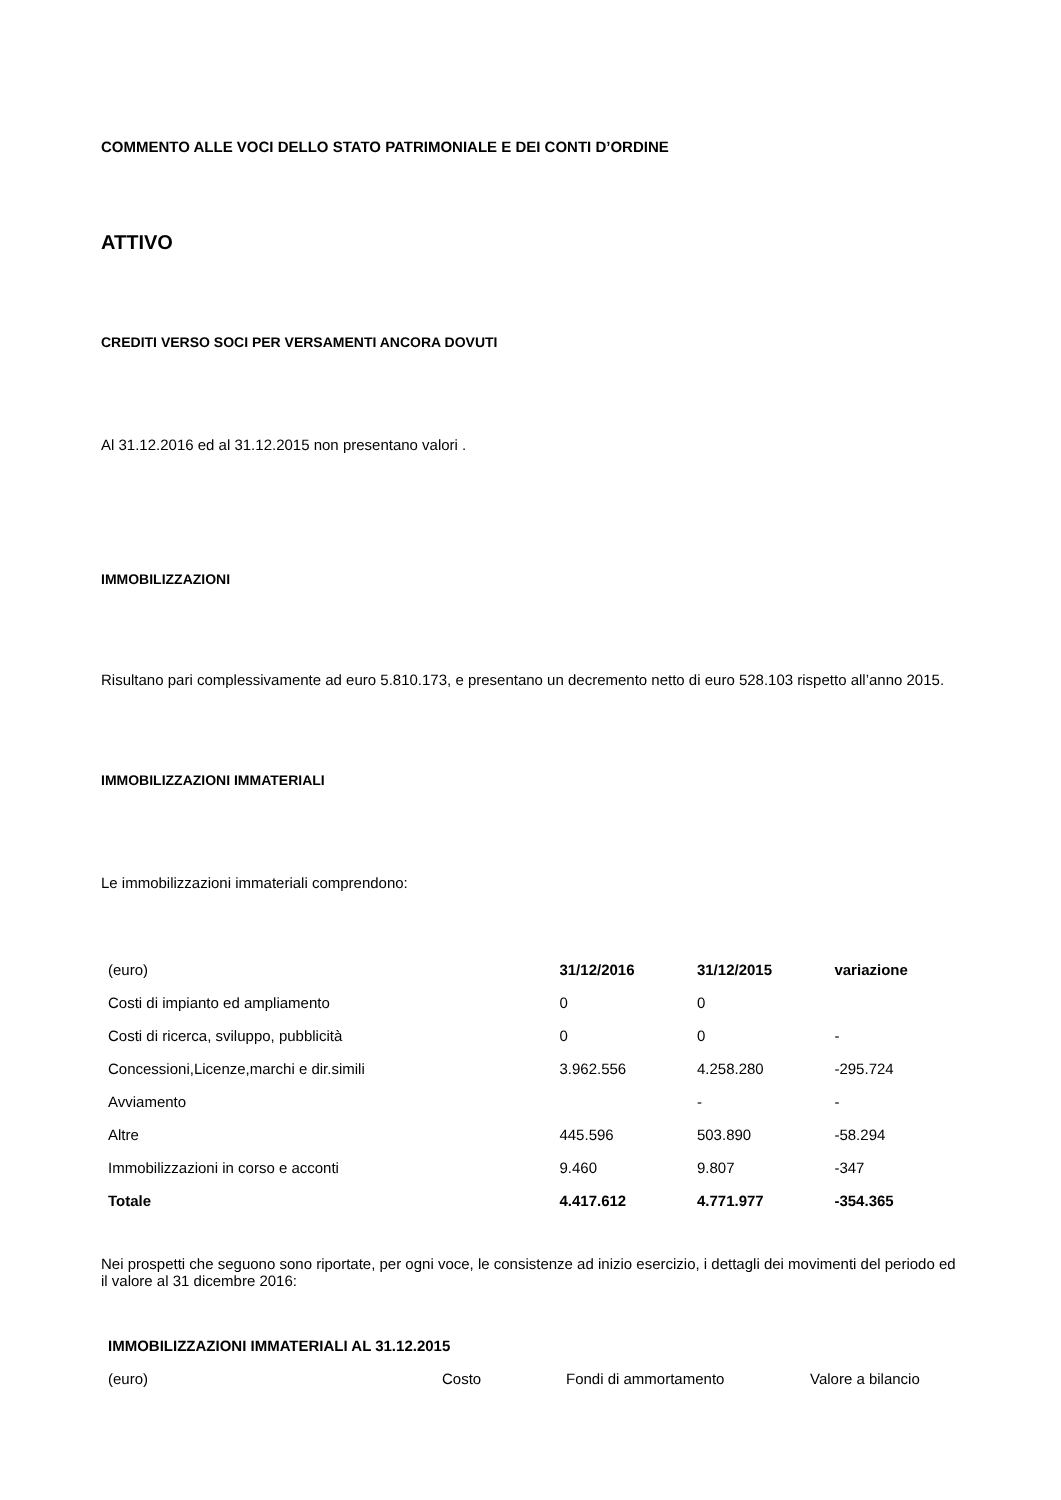COMMENTO ALLE VOCI DELLO STATO PATRIMONIALE E DEI CONTI D’ORDINE
ATTIVO
CREDITI VERSO SOCI PER VERSAMENTI ANCORA DOVUTI
Al 31.12.2016 ed al 31.12.2015 non presentano valori .
IMMOBILIZZAZIONI
Risultano pari complessivamente ad euro 5.810.173, e presentano un decremento netto di euro 528.103 rispetto all’anno 2015.
IMMOBILIZZAZIONI IMMATERIALI
Le immobilizzazioni immateriali comprendono:
| (euro) | 31/12/2016 | 31/12/2015 | variazione |
| Costi di impianto ed ampliamento | 0 | 0 | |
| Costi di ricerca, sviluppo, pubblicità | 0 | 0 | - |
| Concessioni,Licenze,marchi e dir.simili | 3.962.556 | 4.258.280 | -295.724 |
| Avviamento | | - | - |
| Altre | 445.596 | 503.890 | -58.294 |
| Immobilizzazioni in corso e acconti | 9.460 | 9.807 | -347 |
| Totale | 4.417.612 | 4.771.977 | -354.365 |
Nei prospetti che seguono sono riportate, per ogni voce, le consistenze ad inizio esercizio, i dettagli dei movimenti del periodo ed il valore al 31 dicembre 2016:
| IMMOBILIZZAZIONI IMMATERIALI AL 31.12.2015 | | | |
| (euro) | Costo | Fondi di ammortamento | Valore a bilancio |